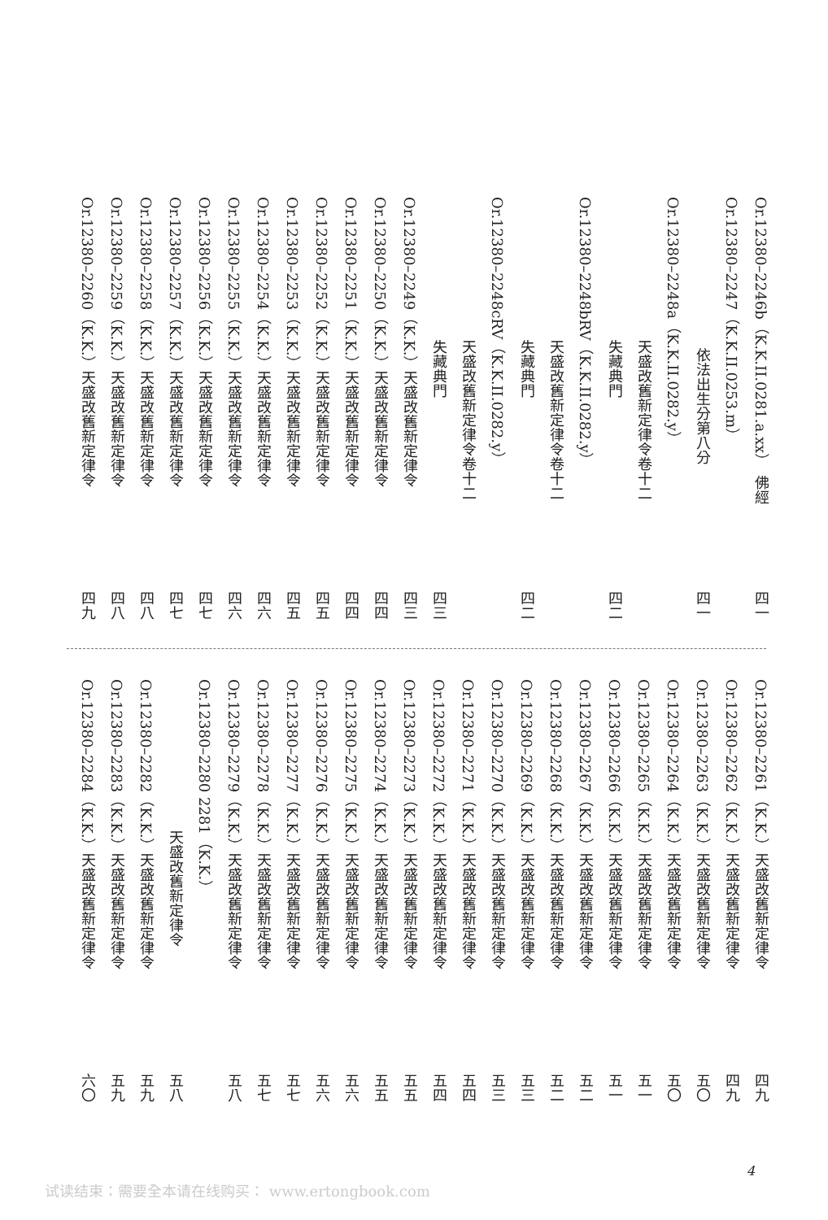Or.12380–2246b（K.K.II.0281.a.xx）　佛經 四一
Or.12380–2247（K.K.II.0253.m）
依法出生分第八分 四一
Or.12380–2248a（K.K.II.0282.y）
天盛改舊新定律令卷十二
失藏典門 四二
Or.12380–2248bRV（K.K.II.0282.y）
天盛改舊新定律令卷十二
失藏典門 四二
Or.12380–2248cRV（K.K.II.0282.y）
天盛改舊新定律令卷十二
失藏典門 四三
Or.12380–2249（K.K.）天盛改舊新定律令 四三
Or.12380–2250（K.K.）天盛改舊新定律令 四四
Or.12380–2251（K.K.）天盛改舊新定律令 四四
Or.12380–2252（K.K.）天盛改舊新定律令 四五
Or.12380–2253（K.K.）天盛改舊新定律令 四五
Or.12380–2254（K.K.）天盛改舊新定律令 四六
Or.12380–2255（K.K.）天盛改舊新定律令 四六
Or.12380–2256（K.K.）天盛改舊新定律令 四七
Or.12380–2257（K.K.）天盛改舊新定律令 四七
Or.12380–2258（K.K.）天盛改舊新定律令 四八
Or.12380–2259（K.K.）天盛改舊新定律令 四八
Or.12380–2260（K.K.）天盛改舊新定律令 四九
Or.12380–2261（K.K.）天盛改舊新定律令 四九
Or.12380–2262（K.K.）天盛改舊新定律令 四九
Or.12380–2263（K.K.）天盛改舊新定律令 五〇
Or.12380–2264（K.K.）天盛改舊新定律令 五〇
Or.12380–2265（K.K.）天盛改舊新定律令 五一
Or.12380–2266（K.K.）天盛改舊新定律令 五一
Or.12380–2267（K.K.）天盛改舊新定律令 五二
Or.12380–2268（K.K.）天盛改舊新定律令 五二
Or.12380–2269（K.K.）天盛改舊新定律令 五三
Or.12380–2270（K.K.）天盛改舊新定律令 五三
Or.12380–2271（K.K.）天盛改舊新定律令 五四
Or.12380–2272（K.K.）天盛改舊新定律令 五四
Or.12380–2273（K.K.）天盛改舊新定律令 五五
Or.12380–2274（K.K.）天盛改舊新定律令 五五
Or.12380–2275（K.K.）天盛改舊新定律令 五六
Or.12380–2276（K.K.）天盛改舊新定律令 五六
Or.12380–2277（K.K.）天盛改舊新定律令 五七
Or.12380–2278（K.K.）天盛改舊新定律令 五七
Or.12380–2279（K.K.）天盛改舊新定律令 五八
Or.12380–2280 2281（K.K.）
天盛改舊新定律令 五八
Or.12380–2282（K.K.）天盛改舊新定律令 五九
Or.12380–2283（K.K.）天盛改舊新定律令 五九
Or.12380–2284（K.K.）天盛改舊新定律令 六〇
4
试读结束：需要全本请在线购买： www.ertongbook.com